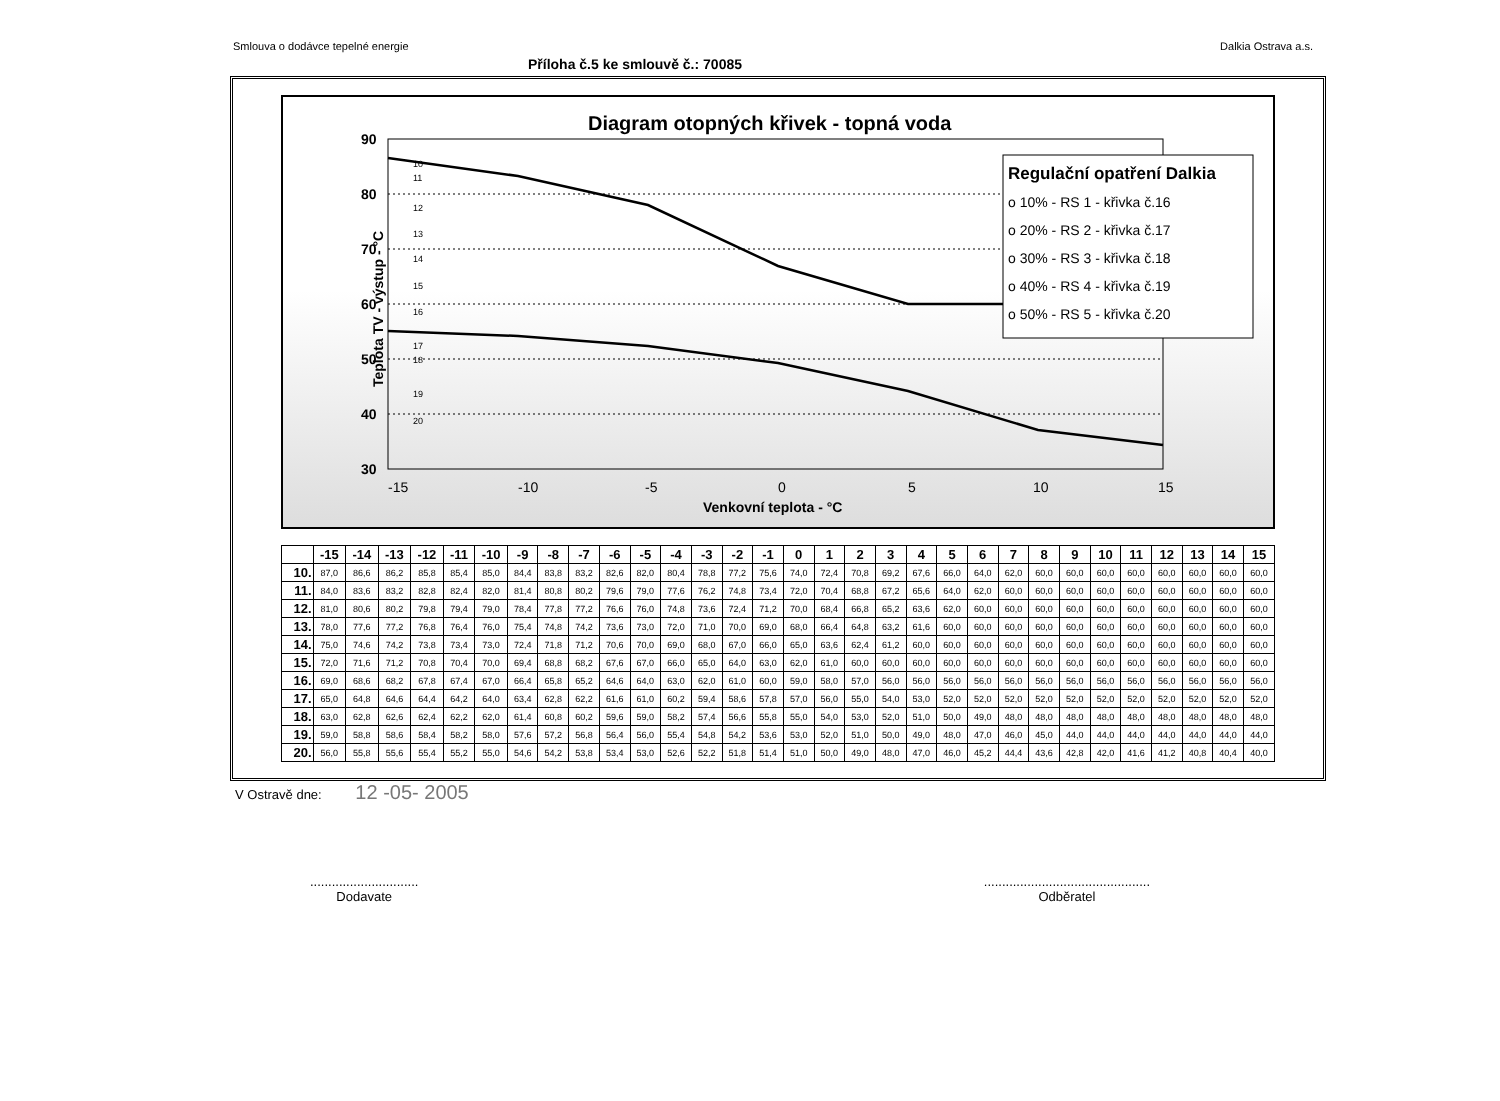Smlouva o dodávce tepelné energie Dalkia Ostrava a.s.
Příloha č.5 ke smlouvě č.: 70085
Diagram otopných křivek - topná voda
90
80
70
60
50
40
30
-15
-10
-5
0
5
10
15
Venkovní teplota - °C
Teplota TV - výstup - °C
Regulační opatření Dalkia
o 10% - RS 1 - křivka č.16
o 20% - RS 2 - křivka č.17
o 30% - RS 3 - křivka č.18
o 40% - RS 4 - křivka č.19
o 50% - RS 5 - křivka č.20
10
11
12
13
14
15
16
17
18
19
20
| | -15 | -14 | -13 | -12 | -11 | -10 | -9 | -8 | -7 | -6 | -5 | -4 | -3 | -2 | -1 | 0 | 1 | 2 | 3 | 4 | 5 | 6 | 7 | 8 | 9 | 10 | 11 | 12 | 13 | 14 | 15 |
| --- | --- | --- | --- | --- | --- | --- | --- | --- | --- | --- | --- | --- | --- | --- | --- | --- | --- | --- | --- | --- | --- | --- | --- | --- | --- | --- | --- | --- | --- | --- | --- |
| 10. | 87,0 | 86,6 | 86,2 | 85,8 | 85,4 | 85,0 | 84,4 | 83,8 | 83,2 | 82,6 | 82,0 | 80,4 | 78,8 | 77,2 | 75,6 | 74,0 | 72,4 | 70,8 | 69,2 | 67,6 | 66,0 | 64,0 | 62,0 | 60,0 | 60,0 | 60,0 | 60,0 | 60,0 | 60,0 | 60,0 | 60,0 |
| 11. | 84,0 | 83,6 | 83,2 | 82,8 | 82,4 | 82,0 | 81,4 | 80,8 | 80,2 | 79,6 | 79,0 | 77,6 | 76,2 | 74,8 | 73,4 | 72,0 | 70,4 | 68,8 | 67,2 | 65,6 | 64,0 | 62,0 | 60,0 | 60,0 | 60,0 | 60,0 | 60,0 | 60,0 | 60,0 | 60,0 | 60,0 |
| 12. | 81,0 | 80,6 | 80,2 | 79,8 | 79,4 | 79,0 | 78,4 | 77,8 | 77,2 | 76,6 | 76,0 | 74,8 | 73,6 | 72,4 | 71,2 | 70,0 | 68,4 | 66,8 | 65,2 | 63,6 | 62,0 | 60,0 | 60,0 | 60,0 | 60,0 | 60,0 | 60,0 | 60,0 | 60,0 | 60,0 | 60,0 |
| 13. | 78,0 | 77,6 | 77,2 | 76,8 | 76,4 | 76,0 | 75,4 | 74,8 | 74,2 | 73,6 | 73,0 | 72,0 | 71,0 | 70,0 | 69,0 | 68,0 | 66,4 | 64,8 | 63,2 | 61,6 | 60,0 | 60,0 | 60,0 | 60,0 | 60,0 | 60,0 | 60,0 | 60,0 | 60,0 | 60,0 | 60,0 |
| 14. | 75,0 | 74,6 | 74,2 | 73,8 | 73,4 | 73,0 | 72,4 | 71,8 | 71,2 | 70,6 | 70,0 | 69,0 | 68,0 | 67,0 | 66,0 | 65,0 | 63,6 | 62,4 | 61,2 | 60,0 | 60,0 | 60,0 | 60,0 | 60,0 | 60,0 | 60,0 | 60,0 | 60,0 | 60,0 | 60,0 | 60,0 |
| 15. | 72,0 | 71,6 | 71,2 | 70,8 | 70,4 | 70,0 | 69,4 | 68,8 | 68,2 | 67,6 | 67,0 | 66,0 | 65,0 | 64,0 | 63,0 | 62,0 | 61,0 | 60,0 | 60,0 | 60,0 | 60,0 | 60,0 | 60,0 | 60,0 | 60,0 | 60,0 | 60,0 | 60,0 | 60,0 | 60,0 | 60,0 |
| 16. | 69,0 | 68,6 | 68,2 | 67,8 | 67,4 | 67,0 | 66,4 | 65,8 | 65,2 | 64,6 | 64,0 | 63,0 | 62,0 | 61,0 | 60,0 | 59,0 | 58,0 | 57,0 | 56,0 | 56,0 | 56,0 | 56,0 | 56,0 | 56,0 | 56,0 | 56,0 | 56,0 | 56,0 | 56,0 | 56,0 | 56,0 |
| 17. | 65,0 | 64,8 | 64,6 | 64,4 | 64,2 | 64,0 | 63,4 | 62,8 | 62,2 | 61,6 | 61,0 | 60,2 | 59,4 | 58,6 | 57,8 | 57,0 | 56,0 | 55,0 | 54,0 | 53,0 | 52,0 | 52,0 | 52,0 | 52,0 | 52,0 | 52,0 | 52,0 | 52,0 | 52,0 | 52,0 | 52,0 |
| 18. | 63,0 | 62,8 | 62,6 | 62,4 | 62,2 | 62,0 | 61,4 | 60,8 | 60,2 | 59,6 | 59,0 | 58,2 | 57,4 | 56,6 | 55,8 | 55,0 | 54,0 | 53,0 | 52,0 | 51,0 | 50,0 | 49,0 | 48,0 | 48,0 | 48,0 | 48,0 | 48,0 | 48,0 | 48,0 | 48,0 | 48,0 |
| 19. | 59,0 | 58,8 | 58,6 | 58,4 | 58,2 | 58,0 | 57,6 | 57,2 | 56,8 | 56,4 | 56,0 | 55,4 | 54,8 | 54,2 | 53,6 | 53,0 | 52,0 | 51,0 | 50,0 | 49,0 | 48,0 | 47,0 | 46,0 | 45,0 | 44,0 | 44,0 | 44,0 | 44,0 | 44,0 | 44,0 | 44,0 |
| 20. | 56,0 | 55,8 | 55,6 | 55,4 | 55,2 | 55,0 | 54,6 | 54,2 | 53,8 | 53,4 | 53,0 | 52,6 | 52,2 | 51,8 | 51,4 | 51,0 | 50,0 | 49,0 | 48,0 | 47,0 | 46,0 | 45,2 | 44,4 | 43,6 | 42,8 | 42,0 | 41,6 | 41,2 | 40,8 | 40,4 | 40,0 |
V Ostravě dne: 12 -05- 2005
..............................
Dodavate
..............................................
Odběratel